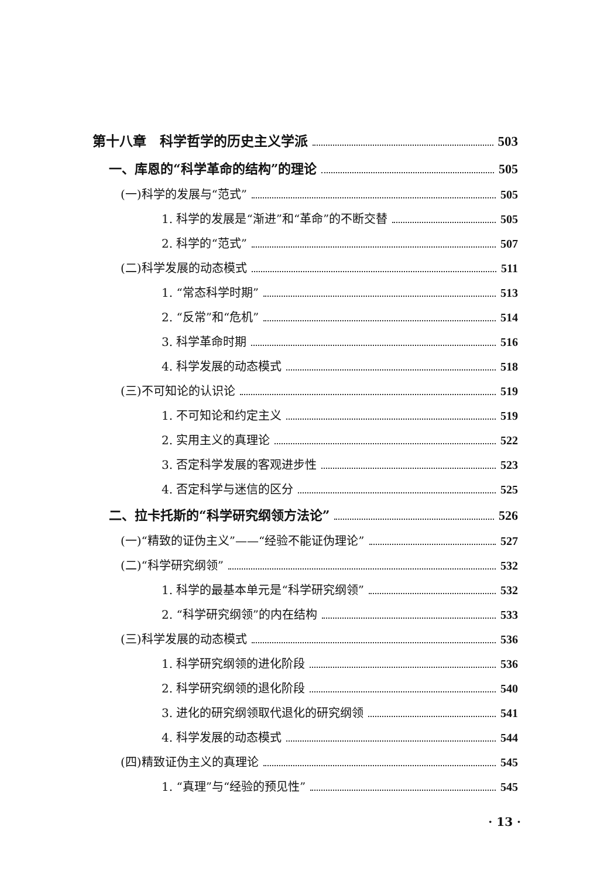第十八章　科学哲学的历史主义学派 503
一、库恩的“科学革命的结构”的理论 505
(一)科学的发展与“范式” 505
1. 科学的发展是“渐进”和“革命”的不断交替 505
2. 科学的“范式” 507
(二)科学发展的动态模式 511
1. “常态科学时期” 513
2. “反常”和“危机” 514
3. 科学革命时期 516
4. 科学发展的动态模式 518
(三)不可知论的认识论 519
1. 不可知论和约定主义 519
2. 实用主义的真理论 522
3. 否定科学发展的客观进步性 523
4. 否定科学与迷信的区分 525
二、拉卡托斯的“科学研究纲领方法论” 526
(一)“精致的证伪主义”——“经验不能证伪理论” 527
(二)“科学研究纲领” 532
1. 科学的最基本单元是“科学研究纲领” 532
2. “科学研究纲领”的内在结构 533
(三)科学发展的动态模式 536
1. 科学研究纲领的进化阶段 536
2. 科学研究纲领的退化阶段 540
3. 进化的研究纲领取代退化的研究纲领 541
4. 科学发展的动态模式 544
(四)精致证伪主义的真理论 545
1. “真理”与“经验的预见性” 545
· 13 ·